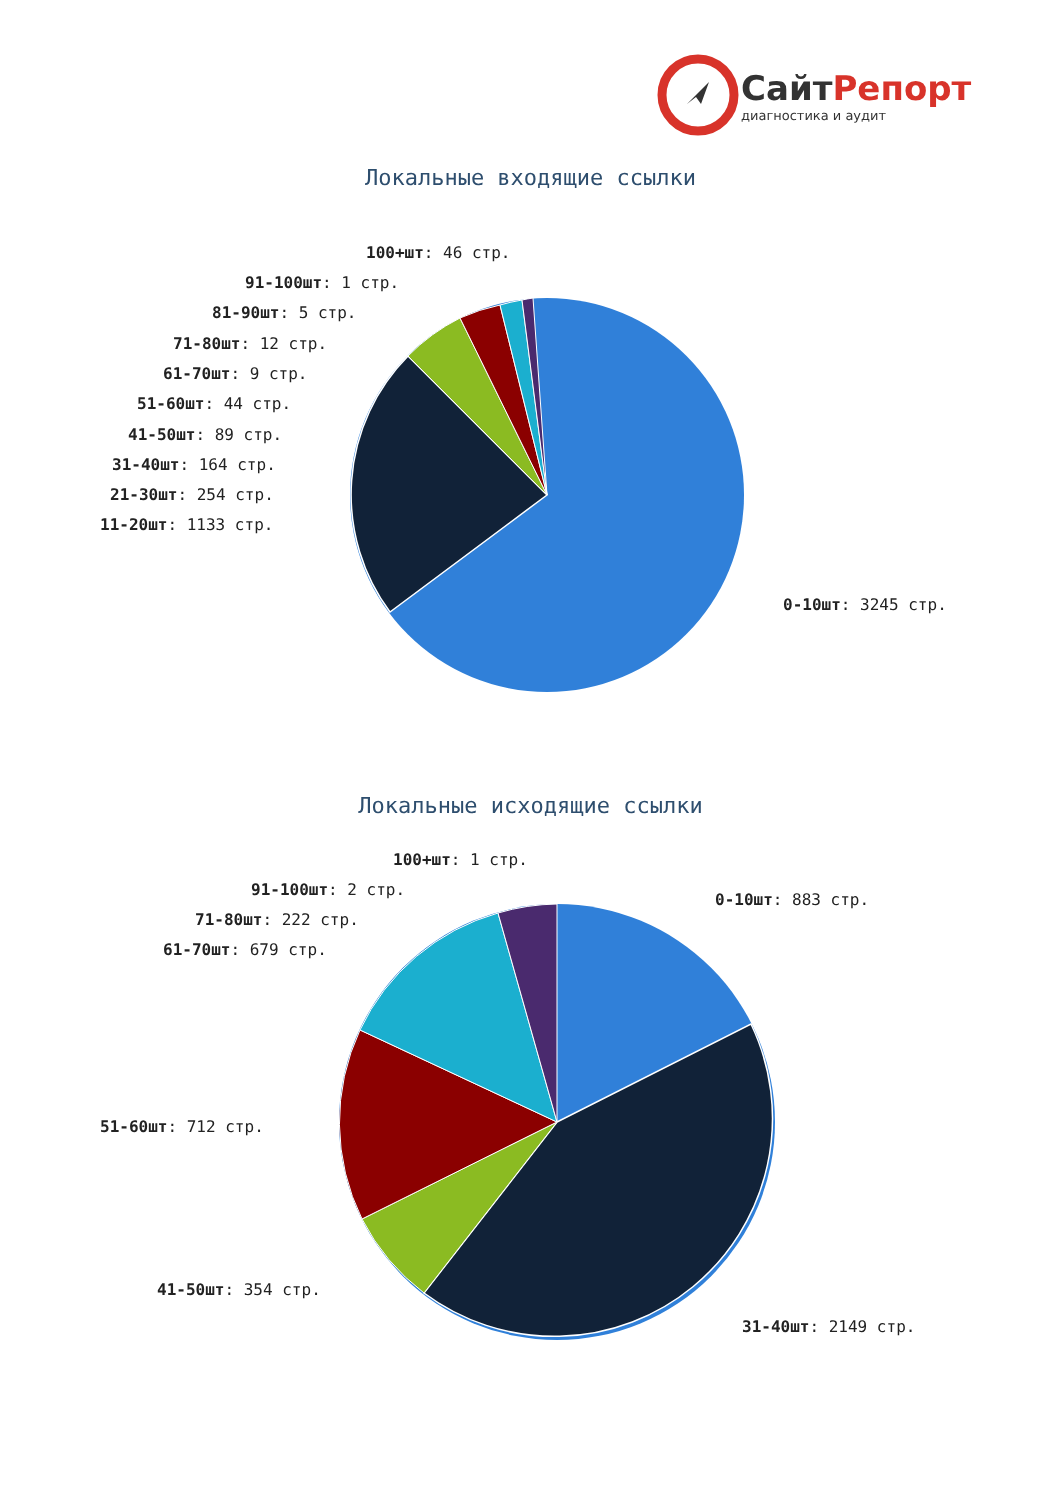СайтРепорт
диагностика и аудит
Локальные входящие ссылки
100+шт: 46 стр.
91-100шт: 1 стр.
81-90шт: 5 стр.
71-80шт: 12 стр.
61-70шт: 9 стр.
51-60шт: 44 стр.
41-50шт: 89 стр.
31-40шт: 164 стр.
21-30шт: 254 стр.
11-20шт: 1133 стр.
0-10шт: 3245 стр.
Локальные исходящие ссылки
100+шт: 1 стр.
91-100шт: 2 стр.
71-80шт: 222 стр.
61-70шт: 679 стр.
0-10шт: 883 стр.
51-60шт: 712 стр.
41-50шт: 354 стр.
31-40шт: 2149 стр.